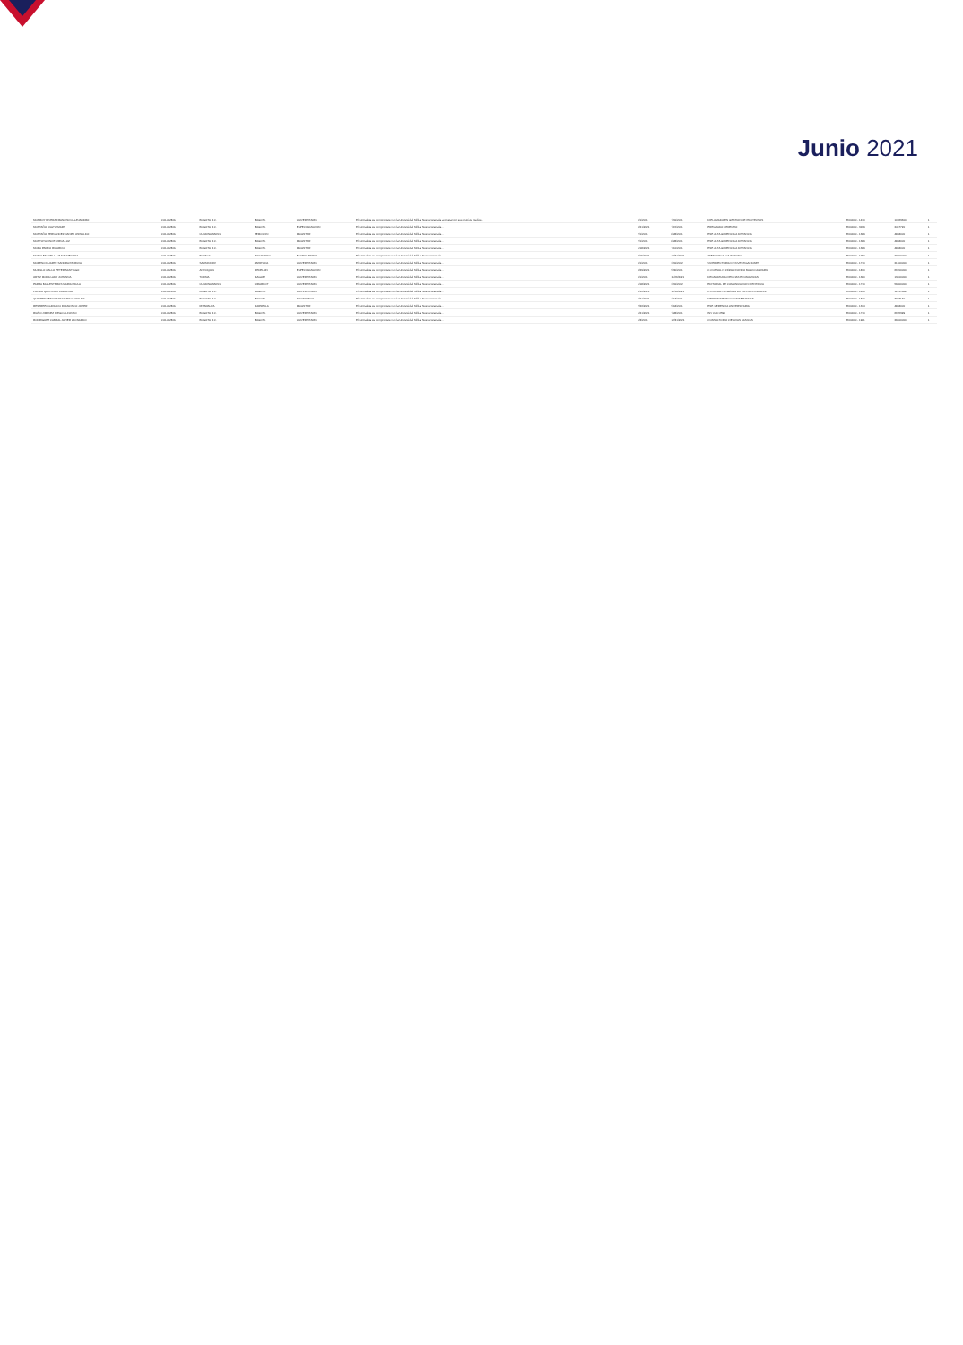Junio 2021
| MONROY RIVERA FRANCISCO ALEJANDRO | COLOMBIA | BOGOTA D.C. | BOGOTA | UNIVERSITARIO | El contratista se compromete con la Universidad Militar Nueva Granada a prestar por sus propios medios... | 6/1/2021 | 7/31/2021 | DIPLOMADO EN GESTION DE PROYECTOS | 6500000 - 1470 | 10963600 | 1 |
| MONTAÑO DIAZ WIMARS | COLOMBIA | BOGOTA D.C. | BOGOTA | ESPECIALIZACION | El contratista se compromete con la Universidad Militar Nueva Granada... | 6/21/2021 | 7/15/2021 | PREGRADO DERECHO | 6500000 - 3199 | 2467720 | 1 |
| MONTAÑO HERNANDEZ DANIEL OSWALDO | COLOMBIA | CUNDINAMARCA | NEMOCON | MAGISTER | El contratista se compromete con la Universidad Militar Nueva Granada... | 7/1/2021 | 8/28/2021 | ESP. ALTA GERENCIA A DISTANCIA | 6500000 - 1309 | 4848000 | 1 |
| MONTOYA LINCE VIRNA LUZ | COLOMBIA | BOGOTA D.C. | BOGOTA | MAGISTER | El contratista se compromete con la Universidad Militar Nueva Granada... | 7/1/2021 | 8/28/2021 | ESP. ALTA GERENCIA A DISTANCIA | 6500000 - 1309 | 4848000 | 1 |
| MORA PARDO RICARDO | COLOMBIA | BOGOTA D.C. | BOGOTA | MAGISTER | El contratista se compromete con la Universidad Militar Nueva Granada... | 5/18/2021 | 7/10/2021 | ESP. ALTA GERENCIA A DISTANCIA | 6500000 - 1309 | 4848000 | 1 |
| MORALES AVELLA JAIDIE MELISSA | COLOMBIA | BOYACA | SOGAMOSO | BACHILLERATO | El contratista se compromete con la Universidad Militar Nueva Granada... | 2/15/2021 | 12/31/2021 | ATENCION AL CIUDADANO | 6500000 - 1990 | 23300000 | 1 |
| MORENO DUARTE SANDRA PATRICIA | COLOMBIA | SANTANDER | ZAPATOCA | UNIVERSITARIO | El contratista se compromete con la Universidad Militar Nueva Granada... | 6/1/2021 | 3/31/2022 | VICERRECTORIA DE INVESTIGACIONES | 6500000 - 1710 | 21600000 | 1 |
| MURILLO GALLO PETER SANTIAGO | COLOMBIA | ANTIOQUIA | MEDELLIN | ESPECIALIZACION | El contratista se compromete con la Universidad Militar Nueva Granada... | 6/29/2021 | 9/30/2021 | C.CONSUL.N 13/2020 FONDO BANCO AGRARIO | 6500000 - 1870 | 66200000 | 1 |
| ORTIZ MORA LADY JOHANNA | COLOMBIA | TOLIMA | IBAGUE | UNIVERSITARIO | El contratista se compromete con la Universidad Militar Nueva Granada... | 6/1/2021 | 11/26/2021 | DECANATURA CIENCIAS ECONOMICAS | 6500000 - 1300 | 13400000 | 1 |
| PARRA BALLESTEROS MARIA PAULA | COLOMBIA | CUNDINAMARCA | GIRARDOT | UNIVERSITARIO | El contratista se compromete con la Universidad Militar Nueva Granada... | 5/18/2021 | 3/31/2022 | EDITORIAL DE COMUNICACION CIENTIFICA | 6500000 - 1710 | 59800000 | 1 |
| PULIDO QUINTERO CAROLINA | COLOMBIA | BOGOTA D.C. | BOGOTA | UNIVERSITARIO | El contratista se compromete con la Universidad Militar Nueva Granada... | 6/16/2021 | 11/30/2021 | C.CONSUL N0.38/2019 FA. FO.PGB PORTALEZ | 6500000 - 1870 | 11337088 | 1 |
| QUINTERO ESCOBAR MARIA CAROLINA | COLOMBIA | BOGOTA D.C. | BOGOTA | DOCTORADO | El contratista se compromete con la Universidad Militar Nueva Granada... | 6/21/2021 | 7/13/2021 | DEPARTAMENTO DE MATEMATICAS | 6500000 - 1520 | 3348160 | 1 |
| RESTREPO GIRALDO FRANCISCO JAVIER | COLOMBIA | RISARALDA | MARSELLA | MAGISTER | El contratista se compromete con la Universidad Militar Nueva Granada... | 7/26/2021 | 9/18/2021 | ESP. GERENCIA UNIVERSITARIA | 6500000 - 1314 | 4848000 | 1 |
| RIAÑO JIMENEZ DIEGO ALFONSO | COLOMBIA | BOGOTA D.C. | BOGOTA | UNIVERSITARIO | El contratista se compromete con la Universidad Militar Nueva Granada... | 5/21/2021 | 7/28/2021 | INV CAD 2590 | 6500000 - 1710 | 6695399 | 1 |
| RODRIGUEZ CABRAL JAVIER LEONARDO | COLOMBIA | BOGOTA D.C. | BOGOTA | UNIVERSITARIO | El contratista se compromete con la Universidad Militar Nueva Granada... | 5/3/2021 | 12/31/2021 | CONSULTORIO CIENCIAS BASICAS | 6500000 - 1921 | 29600000 | 1 |